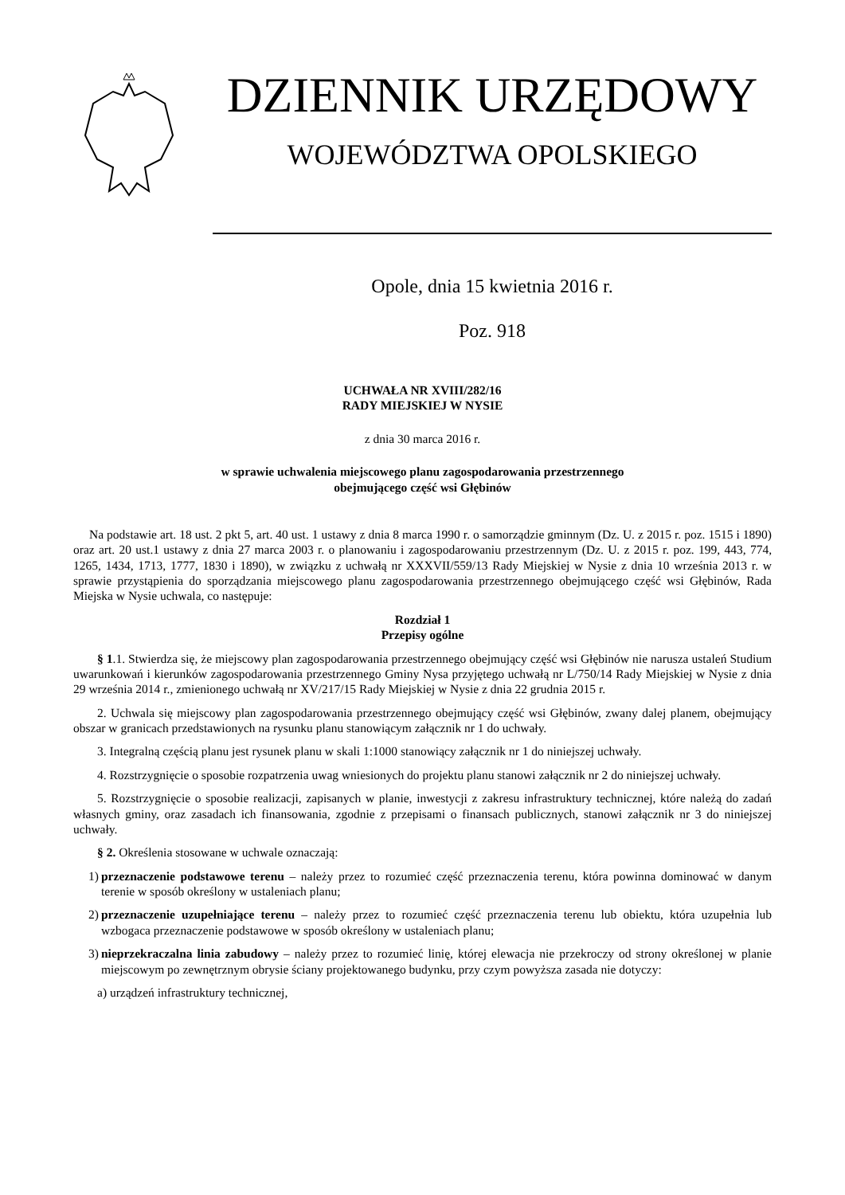DZIENNIK URZĘDOWY
WOJEWÓDZTWA OPOLSKIEGO
Opole, dnia 15 kwietnia 2016 r.
Poz. 918
UCHWAŁA NR XVIII/282/16
RADY MIEJSKIEJ W NYSIE
z dnia 30 marca 2016 r.
w sprawie uchwalenia miejscowego planu zagospodarowania przestrzennego
obejmującego część wsi Głębinów
Na podstawie art. 18 ust. 2 pkt 5, art. 40 ust. 1 ustawy z dnia 8 marca 1990 r. o samorządzie gminnym (Dz. U. z 2015 r. poz. 1515 i 1890) oraz art. 20 ust.1 ustawy z dnia 27 marca 2003 r. o planowaniu i zagospodarowaniu przestrzennym (Dz. U. z 2015 r. poz. 199, 443, 774, 1265, 1434, 1713, 1777, 1830 i 1890), w związku z uchwałą nr XXXVII/559/13 Rady Miejskiej w Nysie z dnia 10 września 2013 r. w sprawie przystąpienia do sporządzania miejscowego planu zagospodarowania przestrzennego obejmującego część wsi Głębinów, Rada Miejska w Nysie uchwala, co następuje:
Rozdział 1
Przepisy ogólne
§ 1.1. Stwierdza się, że miejscowy plan zagospodarowania przestrzennego obejmujący część wsi Głębinów nie narusza ustaleń Studium uwarunkowań i kierunków zagospodarowania przestrzennego Gminy Nysa przyjętego uchwałą nr L/750/14 Rady Miejskiej w Nysie z dnia 29 września 2014 r., zmienionego uchwałą nr XV/217/15 Rady Miejskiej w Nysie z dnia 22 grudnia 2015 r.
2. Uchwala się miejscowy plan zagospodarowania przestrzennego obejmujący część wsi Głębinów, zwany dalej planem, obejmujący obszar w granicach przedstawionych na rysunku planu stanowiącym załącznik nr 1 do uchwały.
3. Integralną częścią planu jest rysunek planu w skali 1:1000 stanowiący załącznik nr 1 do niniejszej uchwały.
4. Rozstrzygnięcie o sposobie rozpatrzenia uwag wniesionych do projektu planu stanowi załącznik nr 2 do niniejszej uchwały.
5. Rozstrzygnięcie o sposobie realizacji, zapisanych w planie, inwestycji z zakresu infrastruktury technicznej, które należą do zadań własnych gminy, oraz zasadach ich finansowania, zgodnie z przepisami o finansach publicznych, stanowi załącznik nr 3 do niniejszej uchwały.
§ 2. Określenia stosowane w uchwale oznaczają:
1) przeznaczenie podstawowe terenu – należy przez to rozumieć część przeznaczenia terenu, która powinna dominować w danym terenie w sposób określony w ustaleniach planu;
2) przeznaczenie uzupełniające terenu – należy przez to rozumieć część przeznaczenia terenu lub obiektu, która uzupełnia lub wzbogaca przeznaczenie podstawowe w sposób określony w ustaleniach planu;
3) nieprzekraczalna linia zabudowy – należy przez to rozumieć linię, której elewacja nie przekroczy od strony określonej w planie miejscowym po zewnętrznym obrysie ściany projektowanego budynku, przy czym powyższa zasada nie dotyczy:
a) urządzeń infrastruktury technicznej,